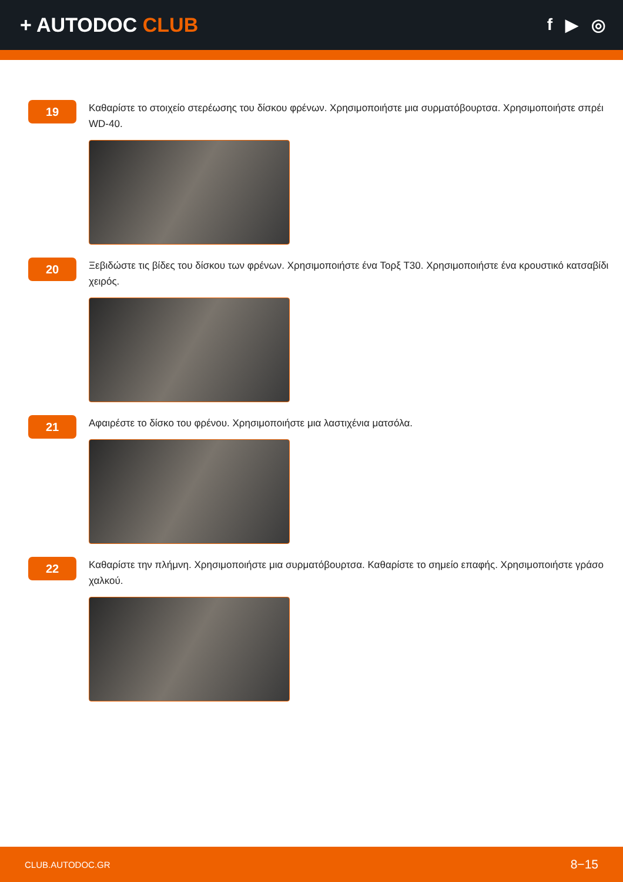+ AUTODOC CLUB
f ▶ ◎
19
Καθαρίστε το στοιχείο στερέωσης του δίσκου φρένων. Χρησιμοποιήστε μια συρματόβουρτσα. Χρησιμοποιήστε σπρέι WD-40.
20
Ξεβιδώστε τις βίδες του δίσκου των φρένων. Χρησιμοποιήστε ένα Τορξ T30. Χρησιμοποιήστε ένα κρουστικό κατσαβίδι χειρός.
21
Αφαιρέστε το δίσκο του φρένου. Χρησιμοποιήστε μια λαστιχένια ματσόλα.
22
Καθαρίστε την πλήμνη. Χρησιμοποιήστε μια συρματόβουρτσα. Καθαρίστε το σημείο επαφής. Χρησιμοποιήστε γράσο χαλκού.
CLUB.AUTODOC.GR 8−15